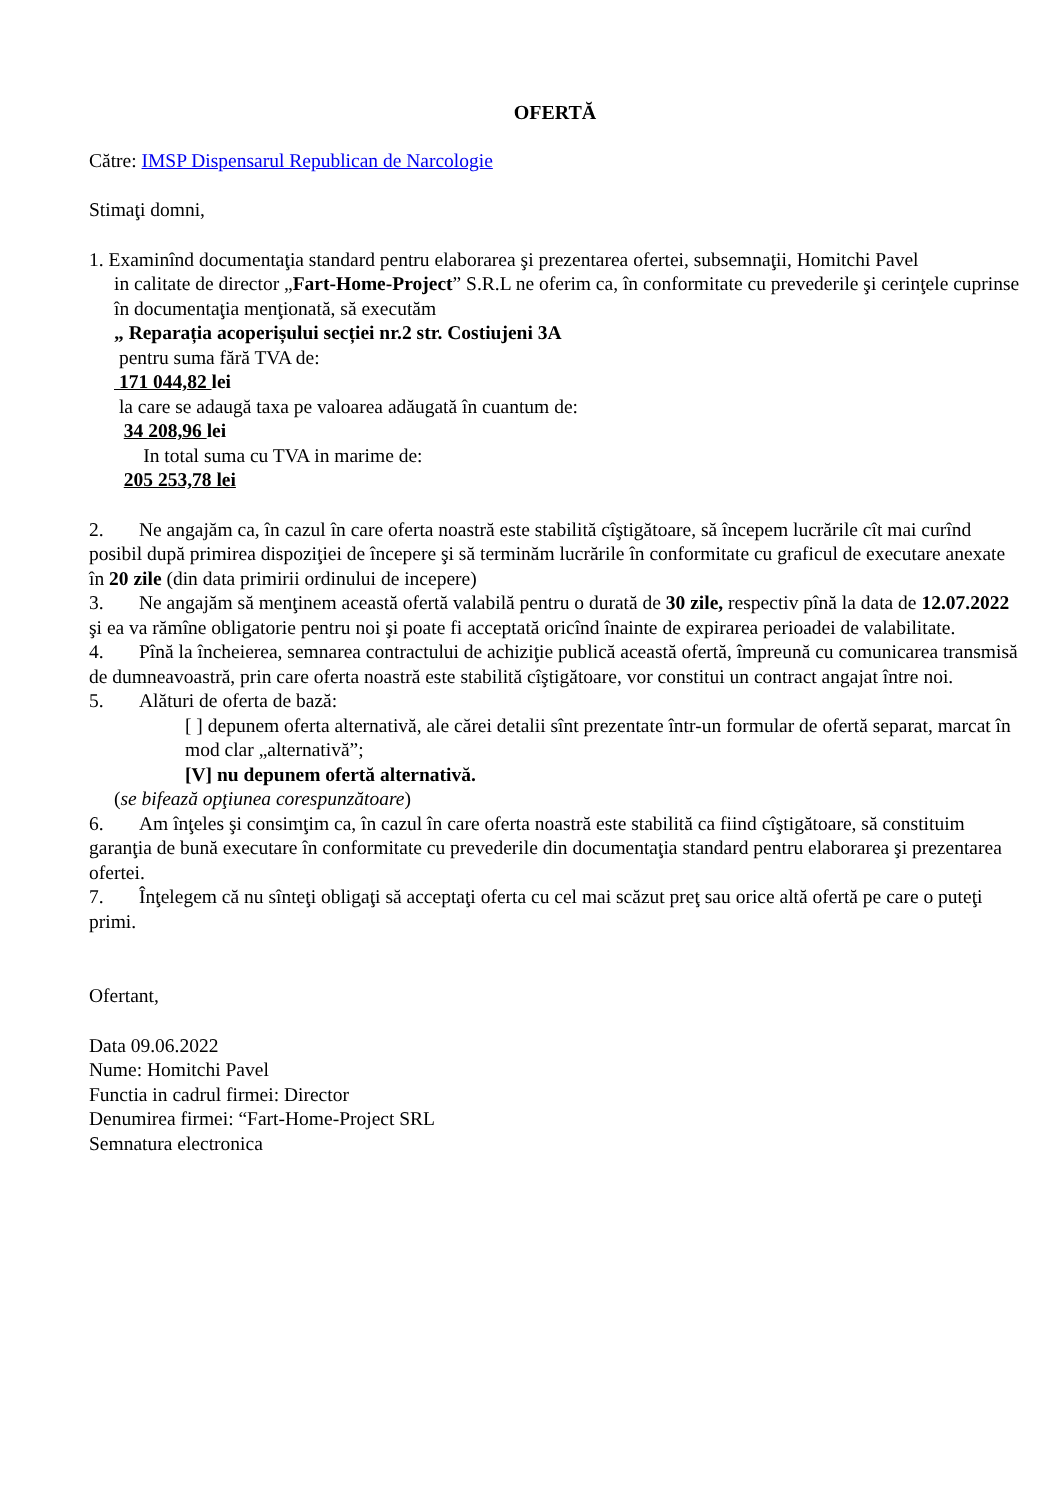OFERTĂ
Către: IMSP Dispensarul Republican de Narcologie
Stimaţi domni,
1. Examinînd documentaţia standard pentru elaborarea şi prezentarea ofertei, subsemnaţii, Homitchi Pavel
in calitate de director „Fart-Home-Project” S.R.L ne oferim ca, în conformitate cu prevederile şi cerinţele cuprinse în documentaţia menţionată, să executăm
„ Reparația acoperișului secției nr.2 str. Costiujeni 3A
pentru suma fără TVA de:
171 044,82 lei
la care se adaugă taxa pe valoarea adăugată în cuantum de:
34 208,96 lei
In total suma cu TVA in marime de:
205 253,78 lei
2. Ne angajăm ca, în cazul în care oferta noastră este stabilită cîştigătoare, să începem lucrările cît mai curînd posibil după primirea dispoziţiei de începere şi să terminăm lucrările în conformitate cu graficul de executare anexate în 20 zile (din data primirii ordinului de incepere)
3. Ne angajăm să menţinem această ofertă valabilă pentru o durată de 30 zile, respectiv pînă la data de 12.07.2022 şi ea va rămîne obligatorie pentru noi şi poate fi acceptată oricînd înainte de expirarea perioadei de valabilitate.
4. Pînă la încheierea, semnarea contractului de achiziţie publică această ofertă, împreună cu comunicarea transmisă de dumneavoastră, prin care oferta noastră este stabilită cîştigătoare, vor constitui un contract angajat între noi.
5. Alături de oferta de bază:
[ ] depunem oferta alternativă, ale cărei detalii sînt prezentate într-un formular de ofertă separat, marcat în mod clar „alternativă”;
[V] nu depunem ofertă alternativă.
(se bifează opţiunea corespunzătoare)
6. Am înţeles şi consimţim ca, în cazul în care oferta noastră este stabilită ca fiind cîştigătoare, să constituim garanţia de bună executare în conformitate cu prevederile din documentaţia standard pentru elaborarea şi prezentarea ofertei.
7. Înţelegem că nu sînteţi obligaţi să acceptaţi oferta cu cel mai scăzut preţ sau orice altă ofertă pe care o puteţi primi.
Ofertant,
Data 09.06.2022
Nume: Homitchi Pavel
Functia in cadrul firmei: Director
Denumirea firmei: “Fart-Home-Project SRL
Semnatura electronica